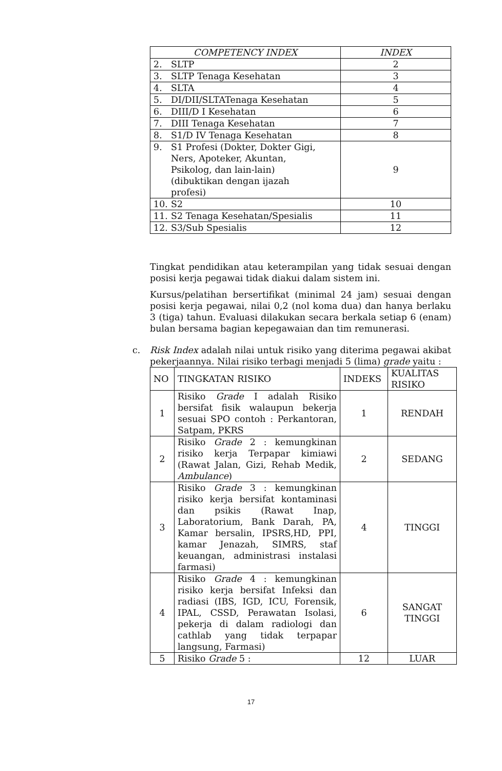| COMPETENCY INDEX | INDEX |
| --- | --- |
| 2. SLTP | 2 |
| 3. SLTP Tenaga Kesehatan | 3 |
| 4. SLTA | 4 |
| 5. DI/DII/SLTATenaga Kesehatan | 5 |
| 6. DIII/D I Kesehatan | 6 |
| 7. DIII Tenaga Kesehatan | 7 |
| 8. S1/D IV Tenaga Kesehatan | 8 |
| 9. S1 Profesi (Dokter, Dokter Gigi, Ners, Apoteker, Akuntan, Psikolog, dan lain-lain) (dibuktikan dengan ijazah profesi) | 9 |
| 10. S2 | 10 |
| 11. S2 Tenaga Kesehatan/Spesialis | 11 |
| 12. S3/Sub Spesialis | 12 |
Tingkat pendidikan atau keterampilan yang tidak sesuai dengan posisi kerja pegawai tidak diakui dalam sistem ini.
Kursus/pelatihan bersertifikat (minimal 24 jam) sesuai dengan posisi kerja pegawai, nilai 0,2 (nol koma dua) dan hanya berlaku 3 (tiga) tahun. Evaluasi dilakukan secara berkala setiap 6 (enam) bulan bersama bagian kepegawaian dan tim remunerasi.
c. Risk Index adalah nilai untuk risiko yang diterima pegawai akibat pekerjaannya. Nilai risiko terbagi menjadi 5 (lima) grade yaitu :
| NO | TINGKATAN RISIKO | INDEKS | KUALITAS RISIKO |
| --- | --- | --- | --- |
| 1 | Risiko Grade I adalah Risiko bersifat fisik walaupun bekerja sesuai SPO contoh : Perkantoran, Satpam, PKRS | 1 | RENDAH |
| 2 | Risiko Grade 2 : kemungkinan risiko kerja Terpapar kimiawi (Rawat Jalan, Gizi, Rehab Medik, Ambulance ) | 2 | SEDANG |
| 3 | Risiko Grade 3 : kemungkinan risiko kerja bersifat kontaminasi dan psikis (Rawat Inap, Laboratorium, Bank Darah, PA, Kamar bersalin, IPSRS,HD, PPI, kamar Jenazah, SIMRS, staf keuangan, administrasi instalasi farmasi) | 4 | TINGGI |
| 4 | Risiko Grade 4 : kemungkinan risiko kerja bersifat Infeksi dan radiasi (IBS, IGD, ICU, Forensik, IPAL, CSSD, Perawatan Isolasi, pekerja di dalam radiologi dan cathlab yang tidak terpapar langsung, Farmasi) | 6 | SANGAT TINGGI |
| 5 | Risiko Grade 5 : | 12 | LUAR |
17